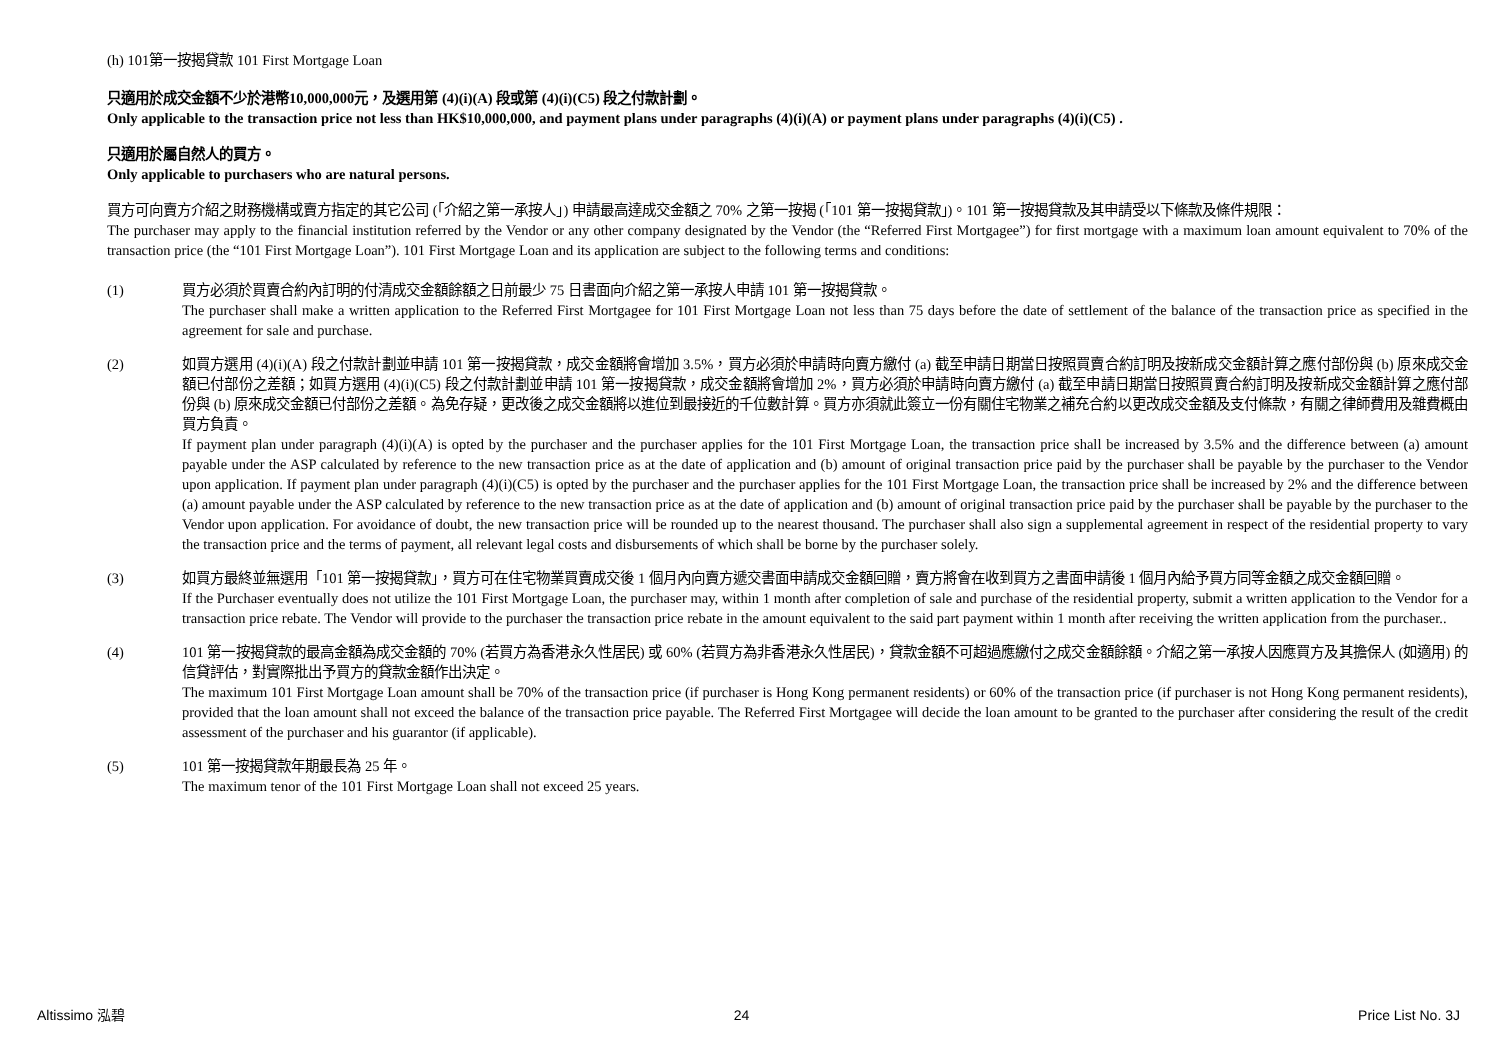(h) 101第一按揭貸款 101 First Mortgage Loan
只適用於成交金額不少於港幣10,000,000元，及選用第 (4)(i)(A) 段或第 (4)(i)(C5) 段之付款計劃。
Only applicable to the transaction price not less than HK$10,000,000, and payment plans under paragraphs (4)(i)(A) or payment plans under paragraphs (4)(i)(C5) .
只適用於屬自然人的買方。
Only applicable to purchasers who are natural persons.
買方可向賣方介紹之財務機構或賣方指定的其它公司 (「介紹之第一承按人」) 申請最高達成交金額之 70% 之第一按揭 (「101 第一按揭貸款」)。101 第一按揭貸款及其申請受以下條款及條件規限：
The purchaser may apply to the financial institution referred by the Vendor or any other company designated by the Vendor (the “Referred First Mortgagee”) for first mortgage with a maximum loan amount equivalent to 70% of the transaction price (the “101 First Mortgage Loan”). 101 First Mortgage Loan and its application are subject to the following terms and conditions:
(1) 買方必須於買賣合約內訂明的付清成交金額餘額之日前最少 75 日書面向介紹之第一承按人申請 101 第一按揭貸款。
The purchaser shall make a written application to the Referred First Mortgagee for 101 First Mortgage Loan not less than 75 days before the date of settlement of the balance of the transaction price as specified in the agreement for sale and purchase.
(2) 如買方選用 (4)(i)(A) 段之付款計劃並申請 101 第一按揭貸款，成交金額將會增加 3.5%，買方必須於申請時向賣方繳付 (a) 截至申請日期當日按照買賣合約訂明及按新成交金額計算之應付部份與 (b) 原來成交金額已付部份之差額；如買方選用 (4)(i)(C5) 段之付款計劃並申請 101 第一按揭貸款，成交金額將會增加 2%，買方必須於申請時向賣方繳付 (a) 截至申請日期當日按照買賣合約訂明及按新成交金額計算之應付部份與 (b) 原來成交金額已付部份之差額。為免存疑，更改後之成交金額將以進位到最接近的千位數計算。買方亦須就此簽立一份有關住宅物業之補充合約以更改成交金額及支付條款，有關之律師費用及雜費概由買方負責。
If payment plan under paragraph (4)(i)(A) is opted by the purchaser and the purchaser applies for the 101 First Mortgage Loan, the transaction price shall be increased by 3.5% and the difference between (a) amount payable under the ASP calculated by reference to the new transaction price as at the date of application and (b) amount of original transaction price paid by the purchaser shall be payable by the purchaser to the Vendor upon application. If payment plan under paragraph (4)(i)(C5) is opted by the purchaser and the purchaser applies for the 101 First Mortgage Loan, the transaction price shall be increased by 2% and the difference between (a) amount payable under the ASP calculated by reference to the new transaction price as at the date of application and (b) amount of original transaction price paid by the purchaser shall be payable by the purchaser to the Vendor upon application. For avoidance of doubt, the new transaction price will be rounded up to the nearest thousand. The purchaser shall also sign a supplemental agreement in respect of the residential property to vary the transaction price and the terms of payment, all relevant legal costs and disbursements of which shall be borne by the purchaser solely.
(3) 如買方最終並無選用「101 第一按揭貸款」，買方可在住宅物業買賣成交後 1 個月內向賣方遞交書面申請成交金額回贈，賣方將會在收到買方之書面申請後 1 個月內給予買方同等金額之成交金額回贈。
If the Purchaser eventually does not utilize the 101 First Mortgage Loan, the purchaser may, within 1 month after completion of sale and purchase of the residential property, submit a written application to the Vendor for a transaction price rebate. The Vendor will provide to the purchaser the transaction price rebate in the amount equivalent to the said part payment within 1 month after receiving the written application from the purchaser..
(4) 101 第一按揭貸款的最高金額為成交金額的 70% (若買方為香港永久性居民) 或 60% (若買方為非香港永久性居民)，貸款金額不可超過應繳付之成交金額餘額。介紹之第一承按人因應買方及其擔保人 (如適用) 的信貸評估，對實際批出予買方的貸款金額作出決定。
The maximum 101 First Mortgage Loan amount shall be 70% of the transaction price (if purchaser is Hong Kong permanent residents) or 60% of the transaction price (if purchaser is not Hong Kong permanent residents), provided that the loan amount shall not exceed the balance of the transaction price payable. The Referred First Mortgagee will decide the loan amount to be granted to the purchaser after considering the result of the credit assessment of the purchaser and his guarantor (if applicable).
(5) 101 第一按揭貸款年期最長為 25 年。
The maximum tenor of the 101 First Mortgage Loan shall not exceed 25 years.
Altissimo 泓碧 24 Price List No. 3J